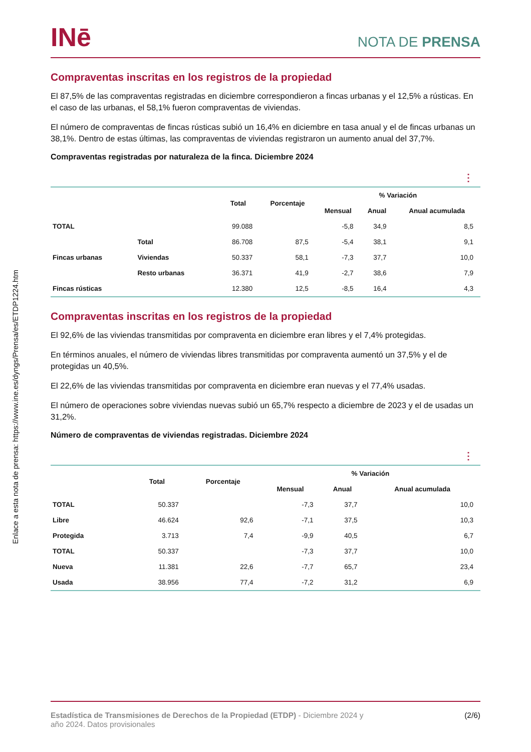Enlace a esta nota de prensa: https://www.ine.es/dyngs/Prensa/es/ETDP1224.htm
INē
NOTA DE PRENSA
Compraventas inscritas en los registros de la propiedad
El 87,5% de las compraventas registradas en diciembre correspondieron a fincas urbanas y el 12,5% a rústicas. En el caso de las urbanas, el 58,1% fueron compraventas de viviendas.
El número de compraventas de fincas rústicas subió un 16,4% en diciembre en tasa anual y el de fincas urbanas un 38,1%. Dentro de estas últimas, las compraventas de viviendas registraron un aumento anual del 37,7%.
Compraventas registradas por naturaleza de la finca. Diciembre 2024
⋮
| | | Total | Porcentaje | % Variación | | |
| --- | --- | --- | --- | --- | --- | --- |
| | | | | Mensual | Anual | Anual acumulada |
| TOTAL | | 99.088 | | -5,8 | 34,9 | 8,5 |
| Fincas urbanas | Total | 86.708 | 87,5 | -5,4 | 38,1 | 9,1 |
| | Viviendas | 50.337 | 58,1 | -7,3 | 37,7 | 10,0 |
| | Resto urbanas | 36.371 | 41,9 | -2,7 | 38,6 | 7,9 |
| Fincas rústicas | | 12.380 | 12,5 | -8,5 | 16,4 | 4,3 |
Compraventas inscritas en los registros de la propiedad
El 92,6% de las viviendas transmitidas por compraventa en diciembre eran libres y el 7,4% protegidas.
En términos anuales, el número de viviendas libres transmitidas por compraventa aumentó un 37,5% y el de protegidas un 40,5%.
El 22,6% de las viviendas transmitidas por compraventa en diciembre eran nuevas y el 77,4% usadas.
El número de operaciones sobre viviendas nuevas subió un 65,7% respecto a diciembre de 2023 y el de usadas un 31,2%.
Número de compraventas de viviendas registradas. Diciembre 2024
⋮
| | Total | Porcentaje | % Variación | | |
| --- | --- | --- | --- | --- | --- |
| | | | Mensual | Anual | Anual acumulada |
| TOTAL | 50.337 | | -7,3 | 37,7 | 10,0 |
| Libre | 46.624 | 92,6 | -7,1 | 37,5 | 10,3 |
| Protegida | 3.713 | 7,4 | -9,9 | 40,5 | 6,7 |
| TOTAL | 50.337 | | -7,3 | 37,7 | 10,0 |
| Nueva | 11.381 | 22,6 | -7,7 | 65,7 | 23,4 |
| Usada | 38.956 | 77,4 | -7,2 | 31,2 | 6,9 |
Estadística de Transmisiones de Derechos de la Propiedad (ETDP) - Diciembre 2024 y
año 2024. Datos provisionales
(2/6)